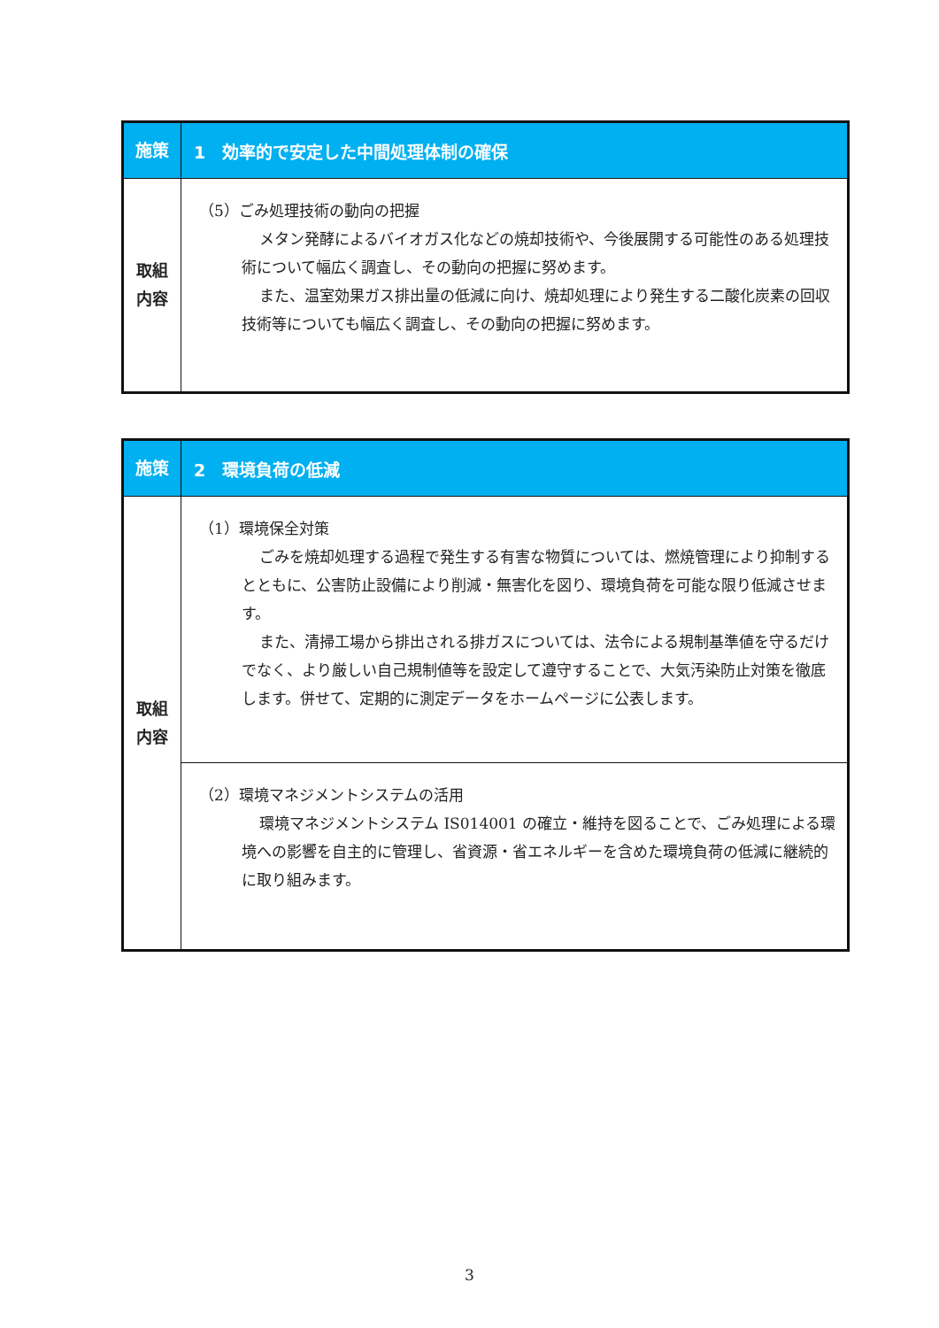| 施策 | 1 効率的で安定した中間処理体制の確保 |
| 取組 内容 | （5）ごみ処理技術の動向の把握 メタン発酵によるバイオガス化などの焼却技術や、今後展開する可能性のある処理技術について幅広く調査し、その動向の把握に努めます。 また、温室効果ガス排出量の低減に向け、焼却処理により発生する二酸化炭素の回収技術等についても幅広く調査し、その動向の把握に努めます。 |
| 施策 | 2 環境負荷の低減 |
| 取組 内容 | （1）環境保全対策 ごみを焼却処理する過程で発生する有害な物質については、燃焼管理により抑制するとともに、公害防止設備により削減・無害化を図り、環境負荷を可能な限り低減させます。 また、清掃工場から排出される排ガスについては、法令による規制基準値を守るだけでなく、より厳しい自己規制値等を設定して遵守することで、大気汚染防止対策を徹底します。併せて、定期的に測定データをホームページに公表します。 |
| | （2）環境マネジメントシステムの活用 環境マネジメントシステム IS014001 の確立・維持を図ることで、ごみ処理による環境への影響を自主的に管理し、省資源・省エネルギーを含めた環境負荷の低減に継続的に取り組みます。 |
3